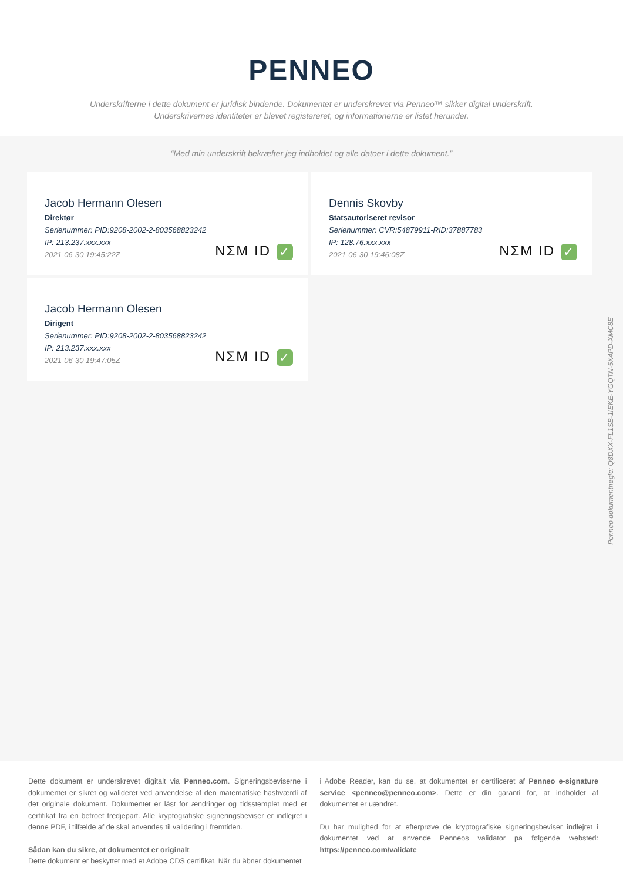PENNEO
Underskrifterne i dette dokument er juridisk bindende. Dokumentet er underskrevet via Penneo™ sikker digital underskrift.
Underskrivernes identiteter er blevet registereret, og informationerne er listet herunder.
“Med min underskrift bekræfter jeg indholdet og alle datoer i dette dokument.”
Jacob Hermann Olesen
Direktør
Serienummer: PID:9208-2002-2-803568823242
IP: 213.237.xxx.xxx
2021-06-30 19:45:22Z
NΣM ID ✓
Dennis Skovby
Statsautoriseret revisor
Serienummer: CVR:54879911-RID:37887783
IP: 128.76.xxx.xxx
2021-06-30 19:46:08Z
NΣM ID ✓
Jacob Hermann Olesen
Dirigent
Serienummer: PID:9208-2002-2-803568823242
IP: 213.237.xxx.xxx
2021-06-30 19:47:05Z
NΣM ID ✓
Penneo dokumentnøgle: Q8DXX-FL1SB-1IEKE-YGQTN-5X4PD-XMC8E
Dette dokument er underskrevet digitalt via Penneo.com. Signeringsbeviserne i dokumentet er sikret og valideret ved anvendelse af den matematiske hashværdi af det originale dokument. Dokumentet er låst for ændringer og tidsstemplet med et certifikat fra en betroet tredjepart. Alle kryptografiske signeringsbeviser er indlejret i denne PDF, i tilfælde af de skal anvendes til validering i fremtiden.
Sådan kan du sikre, at dokumentet er originalt
Dette dokument er beskyttet med et Adobe CDS certifikat. Når du åbner dokumentet
i Adobe Reader, kan du se, at dokumentet er certificeret af Penneo e-signature service <penneo@penneo.com>. Dette er din garanti for, at indholdet af dokumentet er uændret.
Du har mulighed for at efterprøve de kryptografiske signeringsbeviser indlejret i dokumentet ved at anvende Penneos validator på følgende websted: https://penneo.com/validate